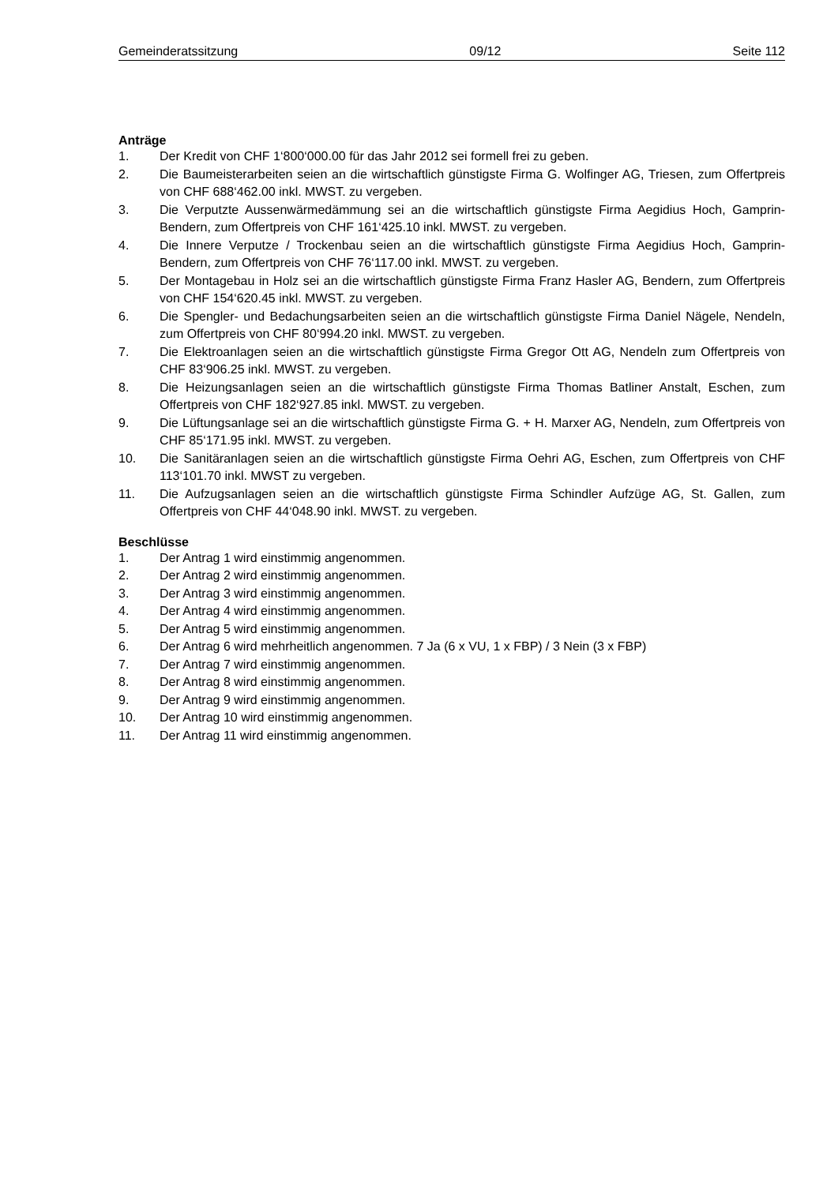Gemeinderatssitzung 09/12 Seite 112
Anträge
1. Der Kredit von CHF 1‘800‘000.00 für das Jahr 2012 sei formell frei zu geben.
2. Die Baumeisterarbeiten seien an die wirtschaftlich günstigste Firma G. Wolfinger AG, Triesen, zum Offertpreis von CHF 688‘462.00 inkl. MWST. zu vergeben.
3. Die Verputzte Aussenwärmedämmung sei an die wirtschaftlich günstigste Firma Aegidius Hoch, Gamprin-Bendern, zum Offertpreis von CHF 161‘425.10 inkl. MWST. zu vergeben.
4. Die Innere Verputze / Trockenbau seien an die wirtschaftlich günstigste Firma Aegidius Hoch, Gamprin-Bendern, zum Offertpreis von CHF 76‘117.00 inkl. MWST. zu vergeben.
5. Der Montagebau in Holz sei an die wirtschaftlich günstigste Firma Franz Hasler AG, Bendern, zum Offertpreis von CHF 154‘620.45 inkl. MWST. zu vergeben.
6. Die Spengler- und Bedachungsarbeiten seien an die wirtschaftlich günstigste Firma Daniel Nägele, Nendeln, zum Offertpreis von CHF 80‘994.20 inkl. MWST. zu vergeben.
7. Die Elektroanlagen seien an die wirtschaftlich günstigste Firma Gregor Ott AG, Nendeln zum Offertpreis von CHF 83‘906.25 inkl. MWST. zu vergeben.
8. Die Heizungsanlagen seien an die wirtschaftlich günstigste Firma Thomas Batliner Anstalt, Eschen, zum Offertpreis von CHF 182‘927.85 inkl. MWST. zu vergeben.
9. Die Lüftungsanlage sei an die wirtschaftlich günstigste Firma G. + H. Marxer AG, Nendeln, zum Offertpreis von CHF 85‘171.95 inkl. MWST. zu vergeben.
10. Die Sanitäranlagen seien an die wirtschaftlich günstigste Firma Oehri AG, Eschen, zum Offertpreis von CHF 113‘101.70 inkl. MWST zu vergeben.
11. Die Aufzugsanlagen seien an die wirtschaftlich günstigste Firma Schindler Aufzüge AG, St. Gallen, zum Offertpreis von CHF 44‘048.90 inkl. MWST. zu vergeben.
Beschlüsse
1. Der Antrag 1 wird einstimmig angenommen.
2. Der Antrag 2 wird einstimmig angenommen.
3. Der Antrag 3 wird einstimmig angenommen.
4. Der Antrag 4 wird einstimmig angenommen.
5. Der Antrag 5 wird einstimmig angenommen.
6. Der Antrag 6 wird mehrheitlich angenommen. 7 Ja (6 x VU, 1 x FBP) / 3 Nein (3 x FBP)
7. Der Antrag 7 wird einstimmig angenommen.
8. Der Antrag 8 wird einstimmig angenommen.
9. Der Antrag 9 wird einstimmig angenommen.
10. Der Antrag 10 wird einstimmig angenommen.
11. Der Antrag 11 wird einstimmig angenommen.